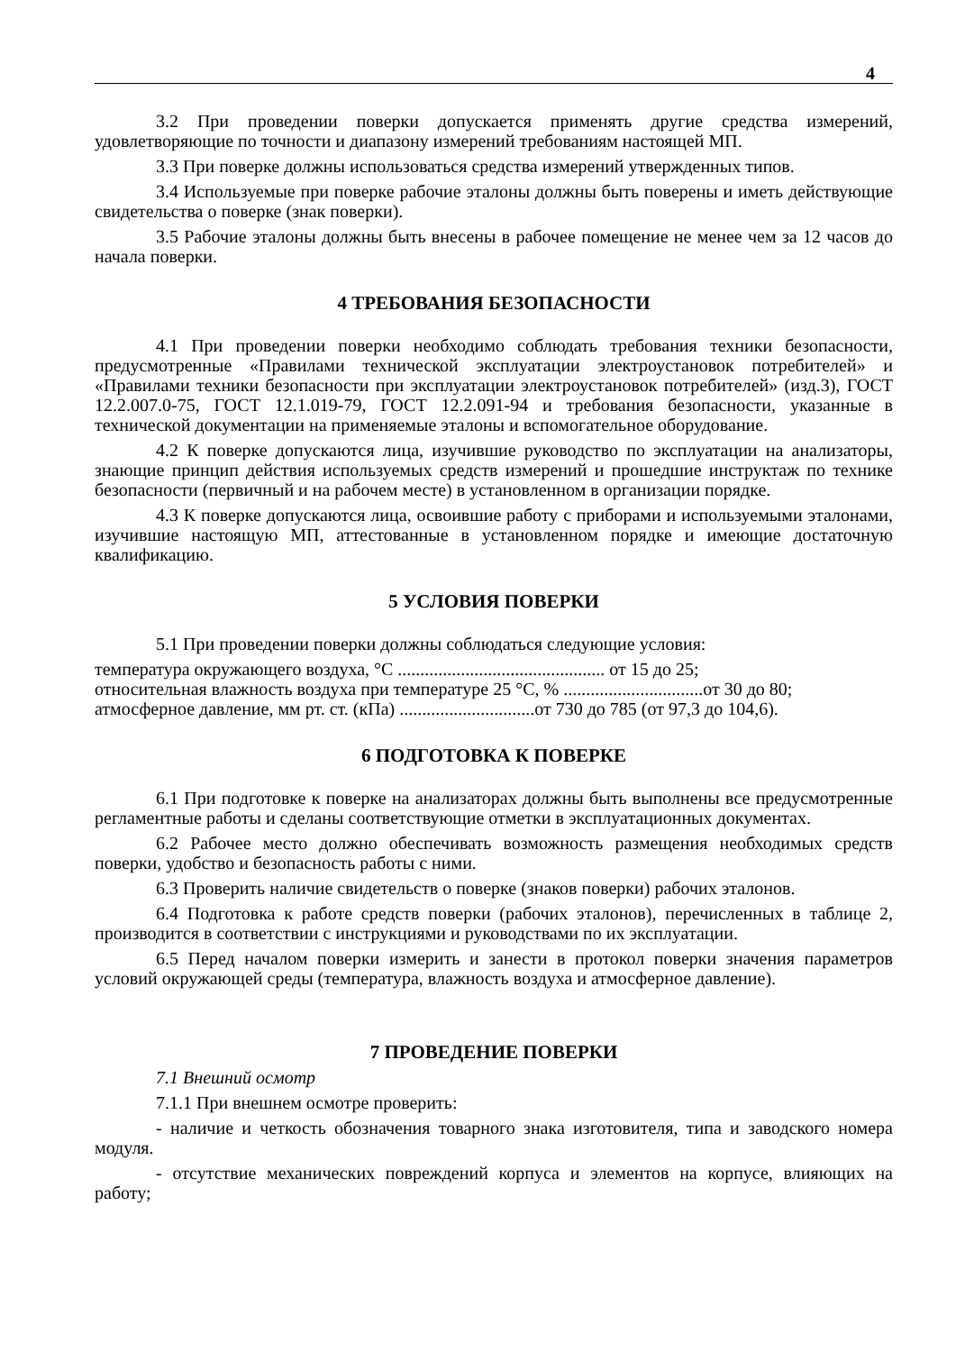4
3.2 При проведении поверки допускается применять другие средства измерений, удовлетворяющие по точности и диапазону измерений требованиям настоящей МП.
3.3 При поверке должны использоваться средства измерений утвержденных типов.
3.4 Используемые при поверке рабочие эталоны должны быть поверены и иметь действующие свидетельства о поверке (знак поверки).
3.5 Рабочие эталоны должны быть внесены в рабочее помещение не менее чем за 12 часов до начала поверки.
4 ТРЕБОВАНИЯ БЕЗОПАСНОСТИ
4.1 При проведении поверки необходимо соблюдать требования техники безопасности, предусмотренные «Правилами технической эксплуатации электроустановок потребителей» и «Правилами техники безопасности при эксплуатации электроустановок потребителей» (изд.3), ГОСТ 12.2.007.0-75, ГОСТ 12.1.019-79, ГОСТ 12.2.091-94 и требования безопасности, указанные в технической документации на применяемые эталоны и вспомогательное оборудование.
4.2 К поверке допускаются лица, изучившие руководство по эксплуатации на анализаторы, знающие принцип действия используемых средств измерений и прошедшие инструктаж по технике безопасности (первичный и на рабочем месте) в установленном в организации порядке.
4.3 К поверке допускаются лица, освоившие работу с приборами и используемыми эталонами, изучившие настоящую МП, аттестованные в установленном порядке и имеющие достаточную квалификацию.
5 УСЛОВИЯ ПОВЕРКИ
5.1 При проведении поверки должны соблюдаться следующие условия:
температура окружающего воздуха, °С .............................................. от 15 до 25;
относительная влажность воздуха при температуре 25 °С, % ...............................от 30 до 80;
атмосферное давление, мм рт. ст. (кПа) ..............................от 730 до 785 (от 97,3 до 104,6).
6 ПОДГОТОВКА К ПОВЕРКЕ
6.1 При подготовке к поверке на анализаторах должны быть выполнены все предусмотренные регламентные работы и сделаны соответствующие отметки в эксплуатационных документах.
6.2 Рабочее место должно обеспечивать возможность размещения необходимых средств поверки, удобство и безопасность работы с ними.
6.3 Проверить наличие свидетельств о поверке (знаков поверки) рабочих эталонов.
6.4 Подготовка к работе средств поверки (рабочих эталонов), перечисленных в таблице 2, производится в соответствии с инструкциями и руководствами по их эксплуатации.
6.5 Перед началом поверки измерить и занести в протокол поверки значения параметров условий окружающей среды (температура, влажность воздуха и атмосферное давление).
7 ПРОВЕДЕНИЕ ПОВЕРКИ
7.1 Внешний осмотр
7.1.1 При внешнем осмотре проверить:
- наличие и четкость обозначения товарного знака изготовителя, типа и заводского номера модуля.
- отсутствие механических повреждений корпуса и элементов на корпусе, влияющих на работу;